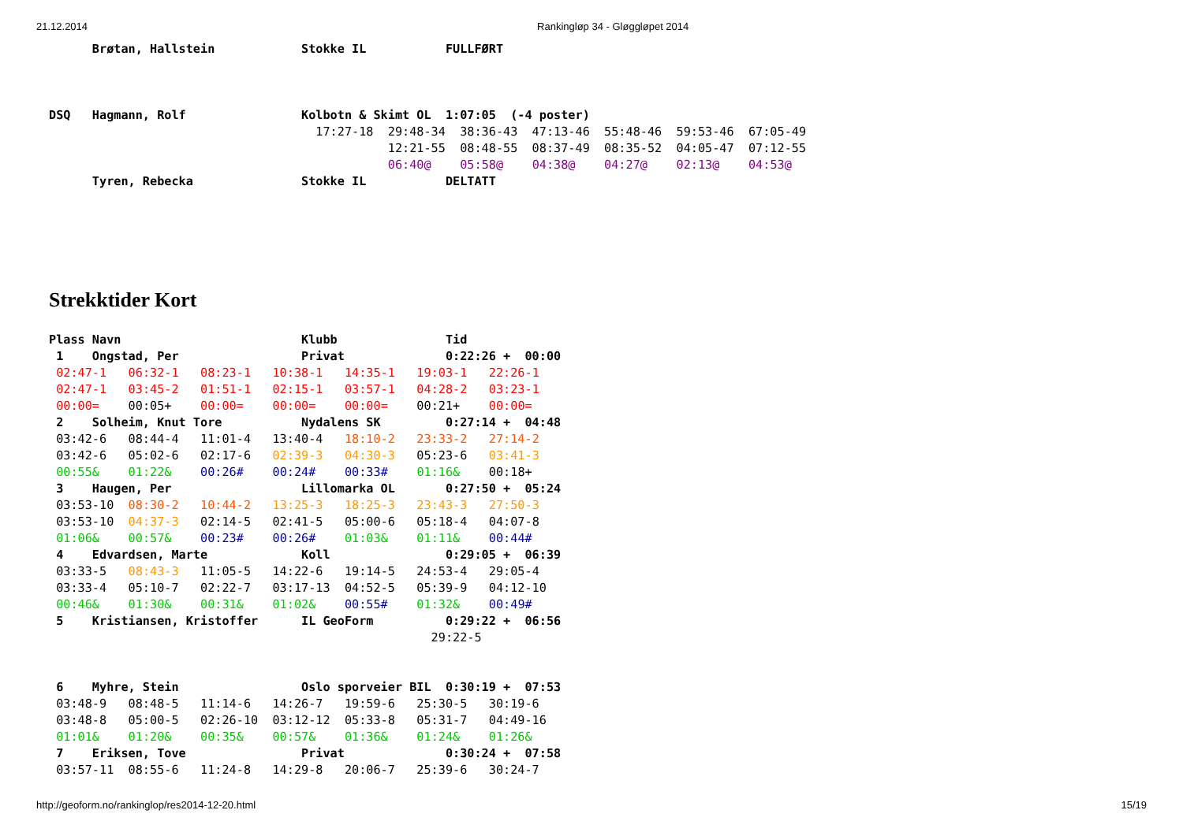21.12.2014 Rankingløp 34 - Gløggløpet 2014
      Brøtan, Hallstein            Stokke IL           FULLFØRT



DSQ   Hagmann, Rolf                Kolbotn & Skimt OL  1:07:05  (-4 poster)
                                     17:27-18  29:48-34  38:36-43  47:13-46  55:48-46  59:53-46  67:05-49
                                               12:21-55  08:48-55  08:37-49  08:35-52  04:05-47  07:12-55
                                               06:40@    05:58@    04:38@    04:27@    02:13@    04:53@
      Tyren, Rebecka               Stokke IL           DELTATT
Strekktider Kort
Plass Navn                         Klubb               Tid
 1    Ongstad, Per                 Privat              0:22:26 +  00:00
 02:47-1   06:32-1   08:23-1   10:38-1   14:35-1   19:03-1   22:26-1
 02:47-1   03:45-2   01:51-1   02:15-1   03:57-1   04:28-2   03:23-1
 00:00=    00:05+    00:00=    00:00=    00:00=    00:21+    00:00=
 2    Solheim, Knut Tore           Nydalens SK         0:27:14 +  04:48
 03:42-6   08:44-4   11:01-4   13:40-4   18:10-2   23:33-2   27:14-2
 03:42-6   05:02-6   02:17-6   02:39-3   04:30-3   05:23-6   03:41-3
 00:55&    01:22&    00:26#    00:24#    00:33#    01:16&    00:18+
 3    Haugen, Per                  Lillomarka OL       0:27:50 +  05:24
 03:53-10  08:30-2   10:44-2   13:25-3   18:25-3   23:43-3   27:50-3
 03:53-10  04:37-3   02:14-5   02:41-5   05:00-6   05:18-4   04:07-8
 01:06&    00:57&    00:23#    00:26#    01:03&    01:11&    00:44#
 4    Edvardsen, Marte             Koll                0:29:05 +  06:39
 03:33-5   08:43-3   11:05-5   14:22-6   19:14-5   24:53-4   29:05-4
 03:33-4   05:10-7   02:22-7   03:17-13  04:52-5   05:39-9   04:12-10
 00:46&    01:30&    00:31&    01:02&    00:55#    01:32&    00:49#
 5    Kristiansen, Kristoffer      IL GeoForm          0:29:22 +  06:56
                                                     29:22-5


 6    Myhre, Stein                 Oslo sporveier BIL  0:30:19 +  07:53
 03:48-9   08:48-5   11:14-6   14:26-7   19:59-6   25:30-5   30:19-6
 03:48-8   05:00-5   02:26-10  03:12-12  05:33-8   05:31-7   04:49-16
 01:01&    01:20&    00:35&    00:57&    01:36&    01:24&    01:26&
 7    Eriksen, Tove                Privat              0:30:24 +  07:58
 03:57-11  08:55-6   11:24-8   14:29-8   20:06-7   25:39-6   30:24-7
http://geoform.no/rankinglop/res2014-12-20.html 15/19